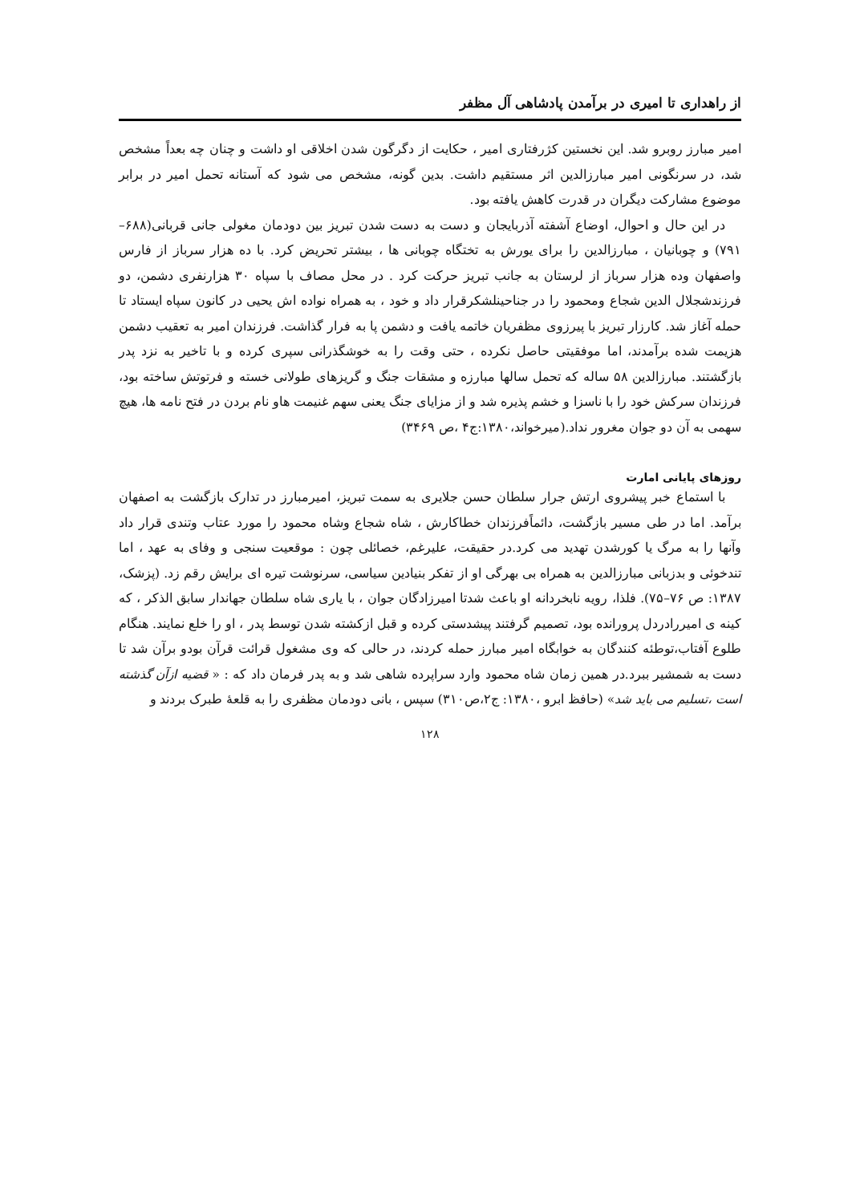از راهداری تا امیری در برآمدن پادشاهی آل مظفر
امیر مبارز روبرو شد. این نخستین کژرفتاری امیر ، حکایت از دگرگون شدن اخلاقی او داشت و چنان چه بعداً مشخص شد، در سرنگونی امیر مبارزالدین اثر مستقیم داشت. بدین گونه، مشخص می شود که آستانه تحمل امیر در برابر موضوع مشارکت دیگران در قدرت کاهش یافته بود.
در این حال و احوال، اوضاع آشفته آذربایجان و دست به دست شدن تبریز بین دودمان مغولی جانی قربانی(۶۸۸–۷۹۱) و چوبانیان ، مبارزالدین را برای یورش به تختگاه چوبانی ها ، بیشتر تحریض کرد. با ده هزار سرباز از فارس واصفهان وده هزار سرباز از لرستان به جانب تبریز حرکت کرد . در محل مصاف با سپاه ۳۰ هزارنفری دشمن، دو فرزندشجلال الدین شجاع ومحمود را در جناحینلشکرقرار داد و خود ، به همراه نواده اش یحیی در کانون سپاه ایستاد تا حمله آغاز شد. کارزار تبریز با پیرزوی مظفریان خاتمه یافت و دشمن پا به فرار گذاشت. فرزندان امیر به تعقیب دشمن هزیمت شده برآمدند، اما موفقیتی حاصل نکرده ، حتی وقت را به خوشگذرانی سپری کرده و با تاخیر به نزد پدر بازگشتند. مبارزالدین ۵۸ ساله که تحمل سالها مبارزه و مشقات جنگ و گریزهای طولانی خسته و فرتوتش ساخته بود، فرزندان سرکش خود را با ناسزا و خشم پذیره شد و از مزایای جنگ یعنی سهم غنیمت هاو نام بردن در فتح نامه ها، هیچ سهمی به آن دو جوان مغرور نداد.(میرخواند،۱۳۸۰:ج۴ ،ص ۳۴۶۹)
روزهای پایانی امارت
با استماع خبر پیشروی ارتش جرار سلطان حسن جلایری به سمت تبریز، امیرمبارز در تدارک بازگشت به اصفهان برآمد. اما در طی مسیر بازگشت، دائماًفرزندان خطاکارش ، شاه شجاع وشاه محمود را مورد عتاب وتندی قرار داد وآنها را به مرگ یا کورشدن تهدید می کرد.در حقیقت، علیرغم، خصائلی چون : موقعیت سنجی و وفای به عهد ، اما تندخوئی و بدزبانی مبارزالدین به همراه بی بهرگی او از تفکر بنیادین سیاسی، سرنوشت تیره ای برایش رقم زد. (پزشک، ۱۳۸۷: ص ۷۶–۷۵). فلذا، رویه نابخردانه او باعث شدتا امیرزادگان جوان ، با یاری شاه سلطان جهاندار سابق الذکر ، که کینه ی امیررادردل پرورانده بود، تصمیم گرفتند پیشدستی کرده و قبل ازکشته شدن توسط پدر ، او را خلع نمایند. هنگام طلوع آفتاب،توطئه کنندگان به خوابگاه امیر مبارز حمله کردند، در حالی که وی مشغول قرائت قرآن بودو برآن شد تا دست به شمشیر ببرد.در همین زمان شاه محمود وارد سراپرده شاهی شد و به پدر فرمان داد که : « قضیه ازآن گذشته است ،تسلیم می باید شد» (حافظ ابرو ،۱۳۸۰: ج۲،ص۳۱۰) سپس ، بانی دودمان مظفری را به قلعۀ طبرک بردند و
۱۲۸